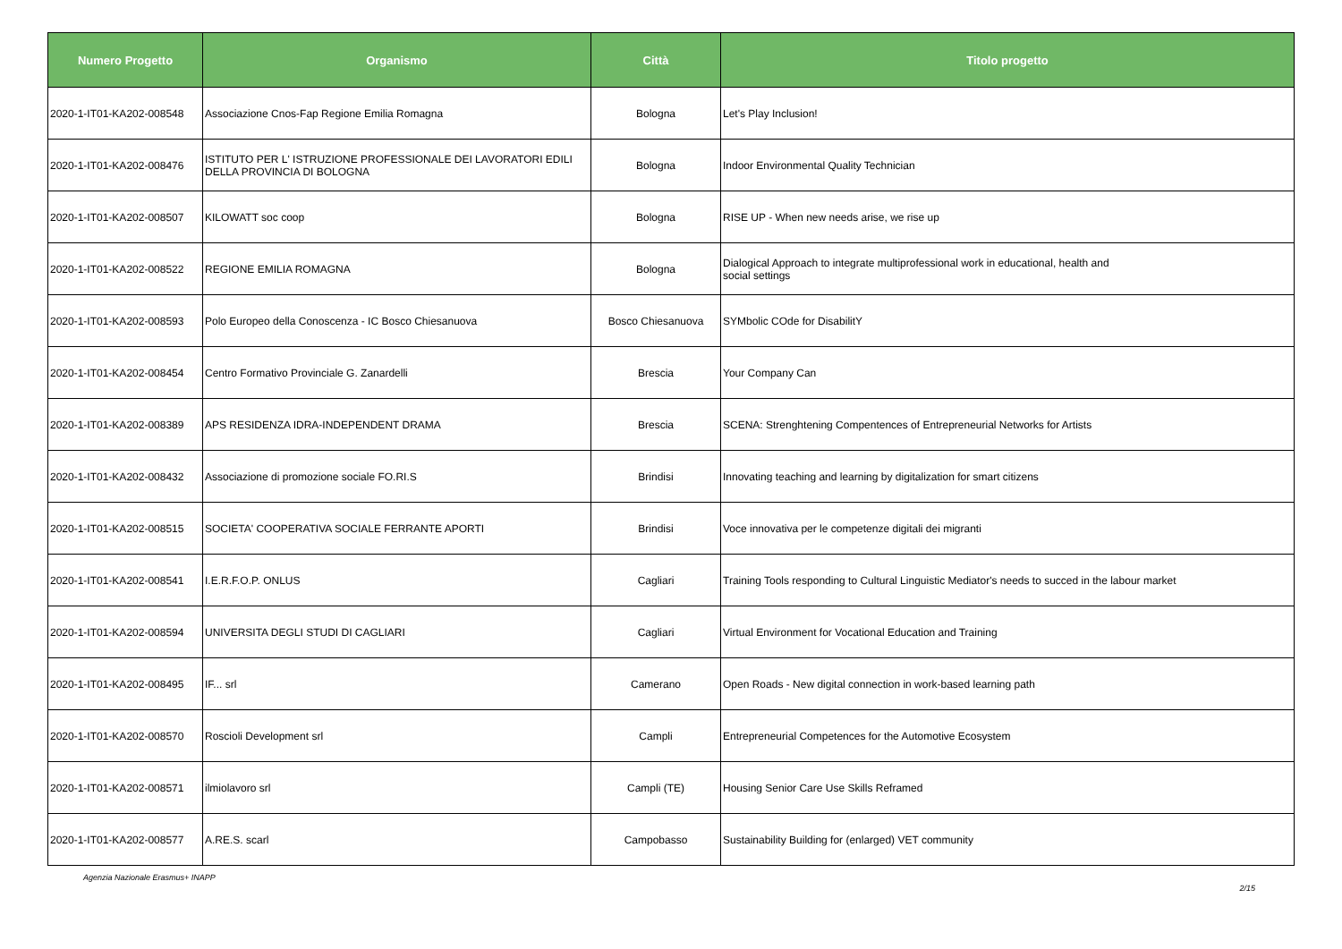| Numero Progetto | Organismo | Città | Titolo progetto |
| --- | --- | --- | --- |
| 2020-1-IT01-KA202-008548 | Associazione Cnos-Fap Regione Emilia Romagna | Bologna | Let's Play Inclusion! |
| 2020-1-IT01-KA202-008476 | ISTITUTO PER L' ISTRUZIONE PROFESSIONALE DEI LAVORATORI EDILI DELLA PROVINCIA DI BOLOGNA | Bologna | Indoor Environmental Quality Technician |
| 2020-1-IT01-KA202-008507 | KILOWATT soc coop | Bologna | RISE UP - When new needs arise, we rise up |
| 2020-1-IT01-KA202-008522 | REGIONE EMILIA ROMAGNA | Bologna | Dialogical Approach to integrate multiprofessional work in educational, health and social settings |
| 2020-1-IT01-KA202-008593 | Polo Europeo della Conoscenza - IC Bosco Chiesanuova | Bosco Chiesanuova | SYMbolic COde for DisabilitY |
| 2020-1-IT01-KA202-008454 | Centro Formativo Provinciale G. Zanardelli | Brescia | Your Company Can |
| 2020-1-IT01-KA202-008389 | APS RESIDENZA IDRA-INDEPENDENT DRAMA | Brescia | SCENA: Strenghtening Compentences of Entrepreneurial Networks for Artists |
| 2020-1-IT01-KA202-008432 | Associazione di promozione sociale FO.RI.S | Brindisi | Innovating teaching and learning by digitalization for smart citizens |
| 2020-1-IT01-KA202-008515 | SOCIETA' COOPERATIVA SOCIALE FERRANTE APORTI | Brindisi | Voce innovativa per le competenze digitali dei migranti |
| 2020-1-IT01-KA202-008541 | I.E.R.F.O.P. ONLUS | Cagliari | Training Tools responding to Cultural Linguistic Mediator's needs to succed in the labour market |
| 2020-1-IT01-KA202-008594 | UNIVERSITA DEGLI STUDI DI CAGLIARI | Cagliari | Virtual Environment for Vocational Education and Training |
| 2020-1-IT01-KA202-008495 | IF... srl | Camerano | Open Roads - New digital connection in work-based learning path |
| 2020-1-IT01-KA202-008570 | Roscioli Development srl | Campli | Entrepreneurial Competences for the Automotive Ecosystem |
| 2020-1-IT01-KA202-008571 | ilmiolavoro srl | Campli (TE) | Housing Senior Care Use Skills Reframed |
| 2020-1-IT01-KA202-008577 | A.RE.S. scarl | Campobasso | Sustainability Building for (enlarged) VET community |
Agenzia Nazionale Erasmus+ INAPP 2/15